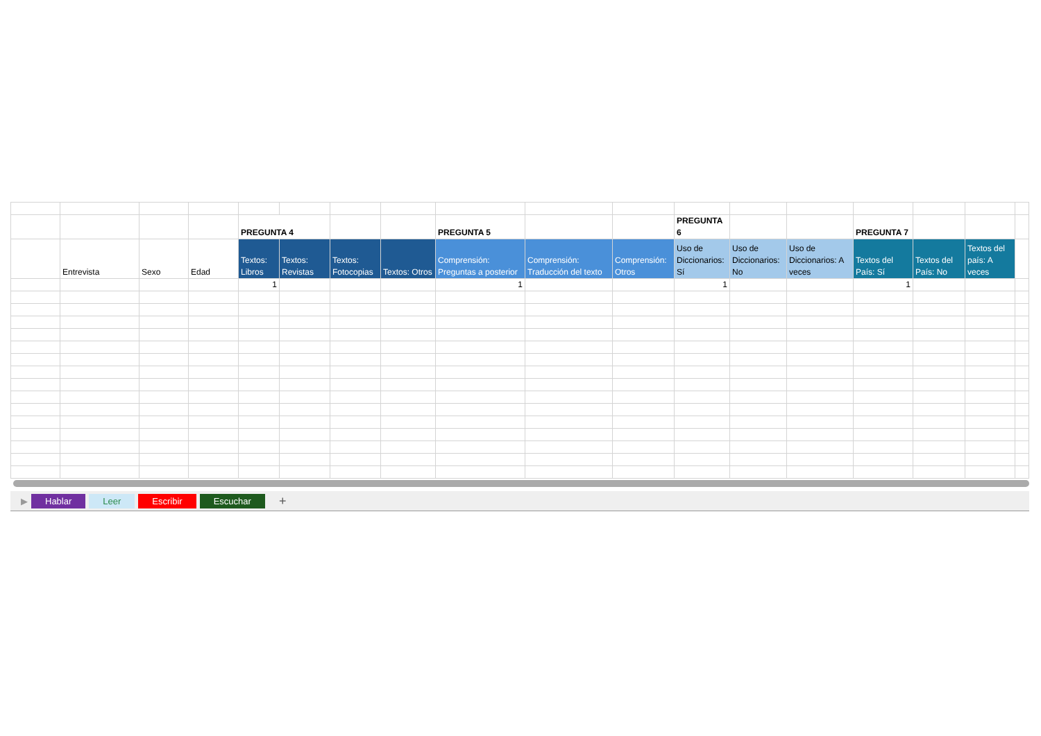| | | | | PREGUNTA 4 | | | | PREGUNTA 5 | | | PREGUNTA 6 | | | PREGUNTA 7 | | | |
| | Entrevista | Sexo | Edad | Textos: Libros | Textos: Revistas | Textos: Fotocopias | Textos: Otros | Comprensión: Preguntas a posterior | Comprensión: Traducción del texto | Comprensión: Otros | Uso de Diccionarios: Sí | Uso de Diccionarios: No | Uso de Diccionarios: A veces | Textos del País: Sí | Textos del País: No | Textos del país: A veces | |
| | | | | 1 | | | | 1 | | | 1 | | | 1 | | | |
▶ Hablar Leer Escribir Escuchar +